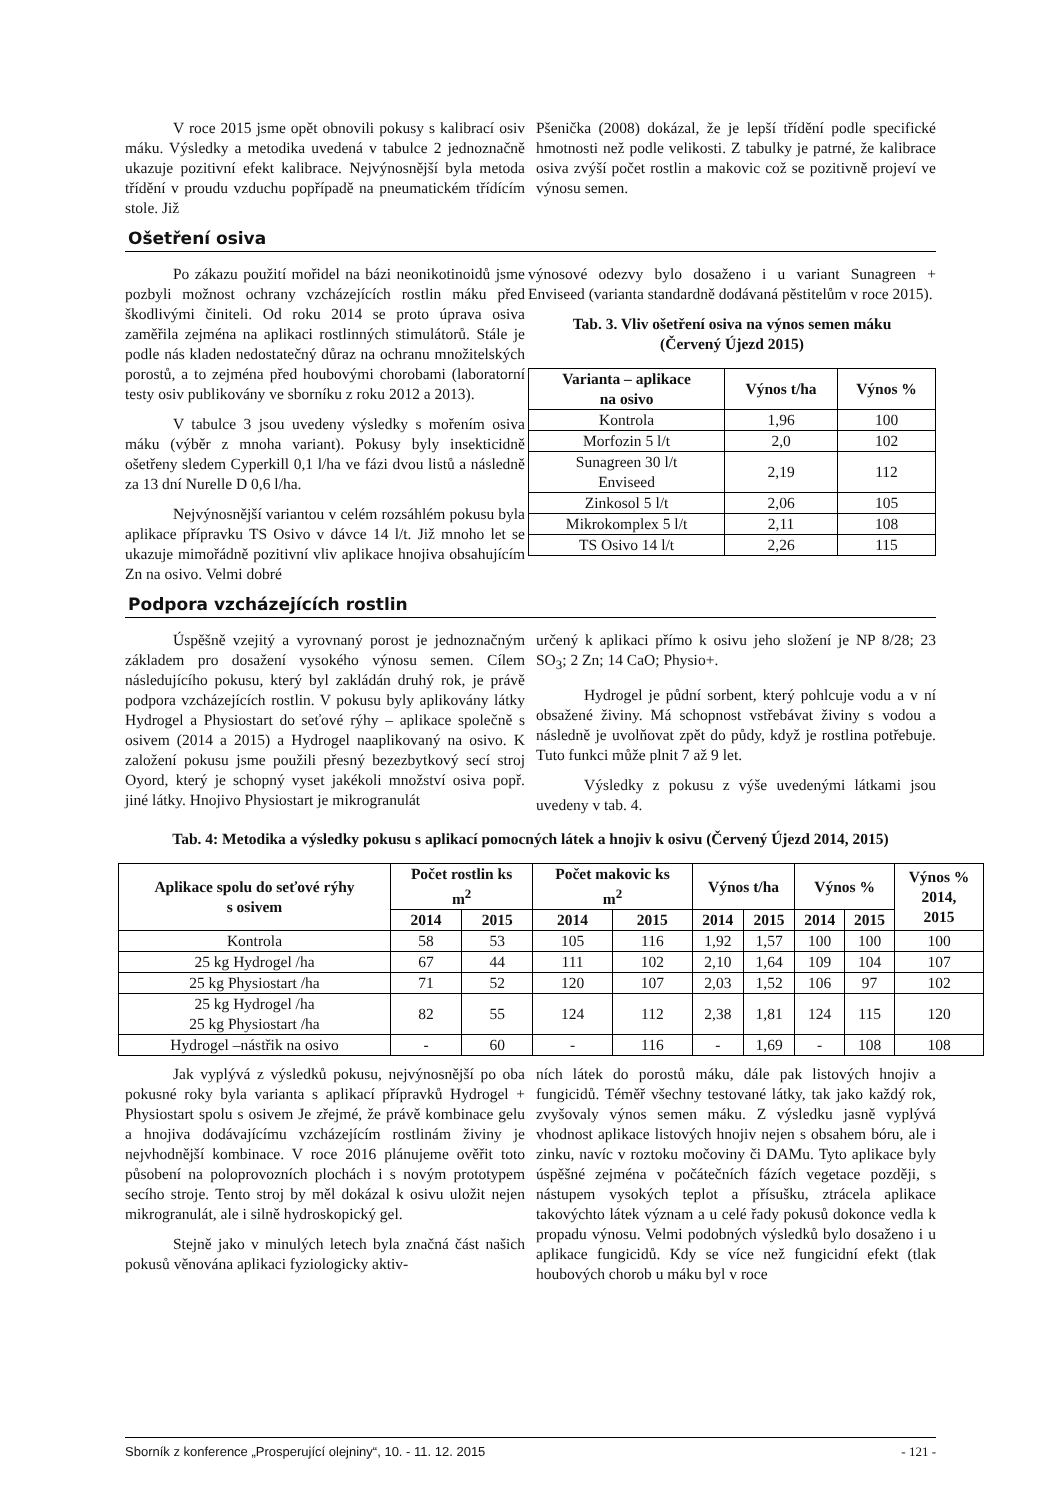V roce 2015 jsme opět obnovili pokusy s kalibrací osiv máku. Výsledky a metodika uvedená v tabulce 2 jednoznačně ukazuje pozitivní efekt kalibrace. Nejvýnosnější byla metoda třídění v proudu vzduchu popřípadě na pneumatickém třídícím stole. Již
Pšenička (2008) dokázal, že je lepší třídění podle specifické hmotnosti než podle velikosti. Z tabulky je patrné, že kalibrace osiva zvýší počet rostlin a makovic což se pozitivně projeví ve výnosu semen.
Ošetření osiva
Po zákazu použití mořidel na bázi neonikotinoidů jsme pozbyli možnost ochrany vzcházejících rostlin máku před škodlivými činiteli. Od roku 2014 se proto úprava osiva zaměřila zejména na aplikaci rostlinných stimulátorů. Stále je podle nás kladen nedostatečný důraz na ochranu množitelských porostů, a to zejména před houbovými chorobami (laboratorní testy osiv publikovány ve sborníku z roku 2012 a 2013).
V tabulce 3 jsou uvedeny výsledky s mořením osiva máku (výběr z mnoha variant). Pokusy byly insekticidně ošetřeny sledem Cyperkill 0,1 l/ha ve fázi dvou listů a následně za 13 dní Nurelle D 0,6 l/ha.
Nejvýnosnější variantou v celém rozsáhlém pokusu byla aplikace přípravku TS Osivo v dávce 14 l/t. Již mnoho let se ukazuje mimořádně pozitivní vliv aplikace hnojiva obsahujícím Zn na osivo. Velmi dobré
výnosové odezvy bylo dosaženo i u variant Sunagreen + Enviseed (varianta standardně dodávaná pěstitelům v roce 2015).
Tab. 3. Vliv ošetření osiva na výnos semen máku
(Červený Újezd 2015)
| Varianta – aplikace na osivo | Výnos t/ha | Výnos % |
| --- | --- | --- |
| Kontrola | 1,96 | 100 |
| Morfozin 5 l/t | 2,0 | 102 |
| Sunagreen 30 l/t Enviseed | 2,19 | 112 |
| Zinkosol 5 l/t | 2,06 | 105 |
| Mikrokomplex 5 l/t | 2,11 | 108 |
| TS Osivo 14 l/t | 2,26 | 115 |
Podpora vzcházejících rostlin
Úspěšně vzejitý a vyrovnaný porost je jednoznačným základem pro dosažení vysokého výnosu semen. Cílem následujícího pokusu, který byl zakládán druhý rok, je právě podpora vzcházejících rostlin. V pokusu byly aplikovány látky Hydrogel a Physiostart do seťové rýhy – aplikace společně s osivem (2014 a 2015) a Hydrogel naaplikovaný na osivo. K založení pokusu jsme použili přesný bezezbytkový secí stroj Oyord, který je schopný vyset jakékoli množství osiva popř. jiné látky. Hnojivo Physiostart je mikrogranulát
určený k aplikaci přímo k osivu jeho složení je NP 8/28; 23 SO<sub>3</sub>; 2 Zn; 14 CaO; Physio+.
Hydrogel je půdní sorbent, který pohlcuje vodu a v ní obsažené živiny. Má schopnost vstřebávat živiny s vodou a následně je uvolňovat zpět do půdy, když je rostlina potřebuje. Tuto funkci může plnit 7 až 9 let.
Výsledky z pokusu z výše uvedenými látkami jsou uvedeny v tab. 4.
Tab. 4: Metodika a výsledky pokusu s aplikací pomocných látek a hnojiv k osivu (Červený Újezd 2014, 2015)
| Aplikace spolu do seťové rýhy s osivem | Počet rostlin ks m<sup>2</sup> | | Počet makovic ks m<sup>2</sup> | | Výnos t/ha | | Výnos % | | Výnos % 2014, 2015 |
| --- | --- | --- | --- | --- | --- | --- | --- | --- | --- |
| | 2014 | 2015 | 2014 | 2015 | 2014 | 2015 | 2014 | 2015 | |
| Kontrola | 58 | 53 | 105 | 116 | 1,92 | 1,57 | 100 | 100 | 100 |
| 25 kg Hydrogel /ha | 67 | 44 | 111 | 102 | 2,10 | 1,64 | 109 | 104 | 107 |
| 25 kg Physiostart /ha | 71 | 52 | 120 | 107 | 2,03 | 1,52 | 106 | 97 | 102 |
| 25 kg Hydrogel /ha 25 kg Physiostart /ha | 82 | 55 | 124 | 112 | 2,38 | 1,81 | 124 | 115 | 120 |
| Hydrogel –nástřik na osivo | - | 60 | - | 116 | - | 1,69 | - | 108 | 108 |
Jak vyplývá z výsledků pokusu, nejvýnosnější po oba pokusné roky byla varianta s aplikací přípravků Hydrogel + Physiostart spolu s osivem Je zřejmé, že právě kombinace gelu a hnojiva dodávajícímu vzcházejícím rostlinám živiny je nejvhodnější kombinace. V roce 2016 plánujeme ověřit toto působení na poloprovozních plochách i s novým prototypem secího stroje. Tento stroj by měl dokázal k osivu uložit nejen mikrogranulát, ale i silně hydroskopický gel.
Stejně jako v minulých letech byla značná část našich pokusů věnována aplikaci fyziologicky aktiv-
ních látek do porostů máku, dále pak listových hnojiv a fungicidů. Téměř všechny testované látky, tak jako každý rok, zvyšovaly výnos semen máku. Z výsledku jasně vyplývá vhodnost aplikace listových hnojiv nejen s obsahem bóru, ale i zinku, navíc v roztoku močoviny či DAMu. Tyto aplikace byly úspěšné zejména v počátečních fázích vegetace později, s nástupem vysokých teplot a přísušku, ztrácela aplikace takovýchto látek význam a u celé řady pokusů dokonce vedla k propadu výnosu. Velmi podobných výsledků bylo dosaženo i u aplikace fungicidů. Kdy se více než fungicidní efekt (tlak houbových chorob u máku byl v roce
Sborník z konference „Prosperující olejniny“, 10. - 11. 12. 2015 - 121 -